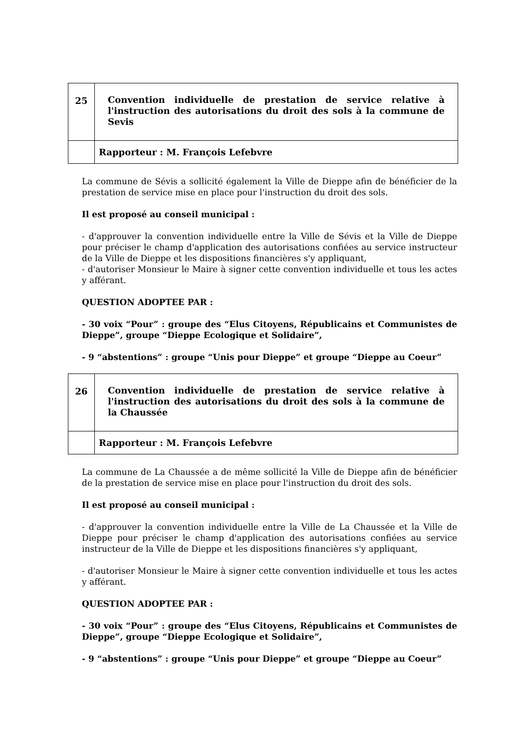| 25 | Convention individuelle de prestation de service relative à l'instruction des autorisations du droit des sols à la commune de Sevis |
| | Rapporteur : M. François Lefebvre |
La commune de Sévis a sollicité également la Ville de Dieppe afin de bénéficier de la prestation de service mise en place pour l'instruction du droit des sols.
Il est proposé au conseil municipal :
- d'approuver la convention individuelle entre la Ville de Sévis et la Ville de Dieppe pour préciser le champ d'application des autorisations confiées au service instructeur de la Ville de Dieppe et les dispositions financières s'y appliquant,
- d'autoriser Monsieur le Maire à signer cette convention individuelle et tous les actes y afférant.
QUESTION ADOPTEE PAR :
- 30 voix “Pour” : groupe des “Elus Citoyens, Républicains et Communistes de Dieppe”, groupe “Dieppe Ecologique et Solidaire”,
- 9 “abstentions” : groupe “Unis pour Dieppe” et groupe “Dieppe au Coeur”
| 26 | Convention individuelle de prestation de service relative à l'instruction des autorisations du droit des sols à la commune de la Chaussée |
| | Rapporteur : M. François Lefebvre |
La commune de La Chaussée a de même sollicité la Ville de Dieppe afin de bénéficier de la prestation de service mise en place pour l'instruction du droit des sols.
Il est proposé au conseil municipal :
- d'approuver la convention individuelle entre la Ville de La Chaussée et la Ville de Dieppe pour préciser le champ d'application des autorisations confiées au service instructeur de la Ville de Dieppe et les dispositions financières s'y appliquant,
- d'autoriser Monsieur le Maire à signer cette convention individuelle et tous les actes y afférant.
QUESTION ADOPTEE PAR :
- 30 voix “Pour” : groupe des “Elus Citoyens, Républicains et Communistes de Dieppe”, groupe “Dieppe Ecologique et Solidaire”,
- 9 “abstentions” : groupe “Unis pour Dieppe” et groupe “Dieppe au Coeur”